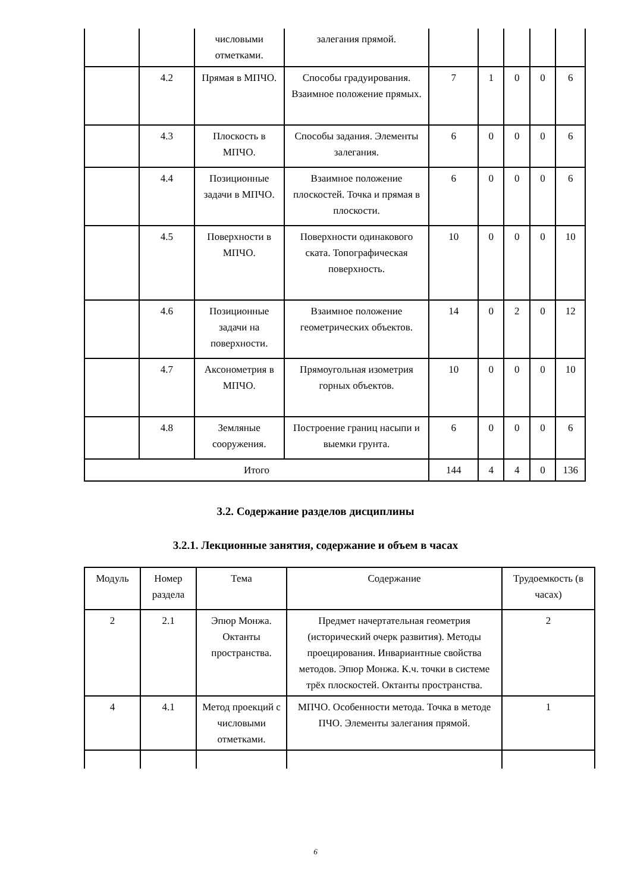| | | числовыми отметками. | залегания прямой. | | | | | |
| | 4.2 | Прямая в МПЧО. | Способы градуирования. Взаимное положение прямых. | 7 | 1 | 0 | 0 | 6 |
| | 4.3 | Плоскость в МПЧО. | Способы задания. Элементы залегания. | 6 | 0 | 0 | 0 | 6 |
| | 4.4 | Позиционные задачи в МПЧО. | Взаимное положение плоскостей. Точка и прямая в плоскости. | 6 | 0 | 0 | 0 | 6 |
| | 4.5 | Поверхности в МПЧО. | Поверхности одинакового ската. Топографическая поверхность. | 10 | 0 | 0 | 0 | 10 |
| | 4.6 | Позиционные задачи на поверхности. | Взаимное положение геометрических объектов. | 14 | 0 | 2 | 0 | 12 |
| | 4.7 | Аксонометрия в МПЧО. | Прямоугольная изометрия горных объектов. | 10 | 0 | 0 | 0 | 10 |
| | 4.8 | Земляные сооружения. | Построение границ насыпи и выемки грунта. | 6 | 0 | 0 | 0 | 6 |
| Итого | | | | 144 | 4 | 4 | 0 | 136 |
3.2. Содержание разделов дисциплины
3.2.1. Лекционные занятия, содержание и объем в часах
| Модуль | Номер раздела | Тема | Содержание | Трудоемкость (в часах) |
| --- | --- | --- | --- | --- |
| 2 | 2.1 | Эпюр Монжа. Октанты пространства. | Предмет начертательная геометрия (исторический очерк развития). Методы проецирования. Инвариантные свойства методов. Эпюр Монжа. К.ч. точки в системе трёх плоскостей. Октанты пространства. | 2 |
| 4 | 4.1 | Метод проекций с числовыми отметками. | МПЧО. Особенности метода. Точка в методе ПЧО. Элементы залегания прямой. | 1 |
6